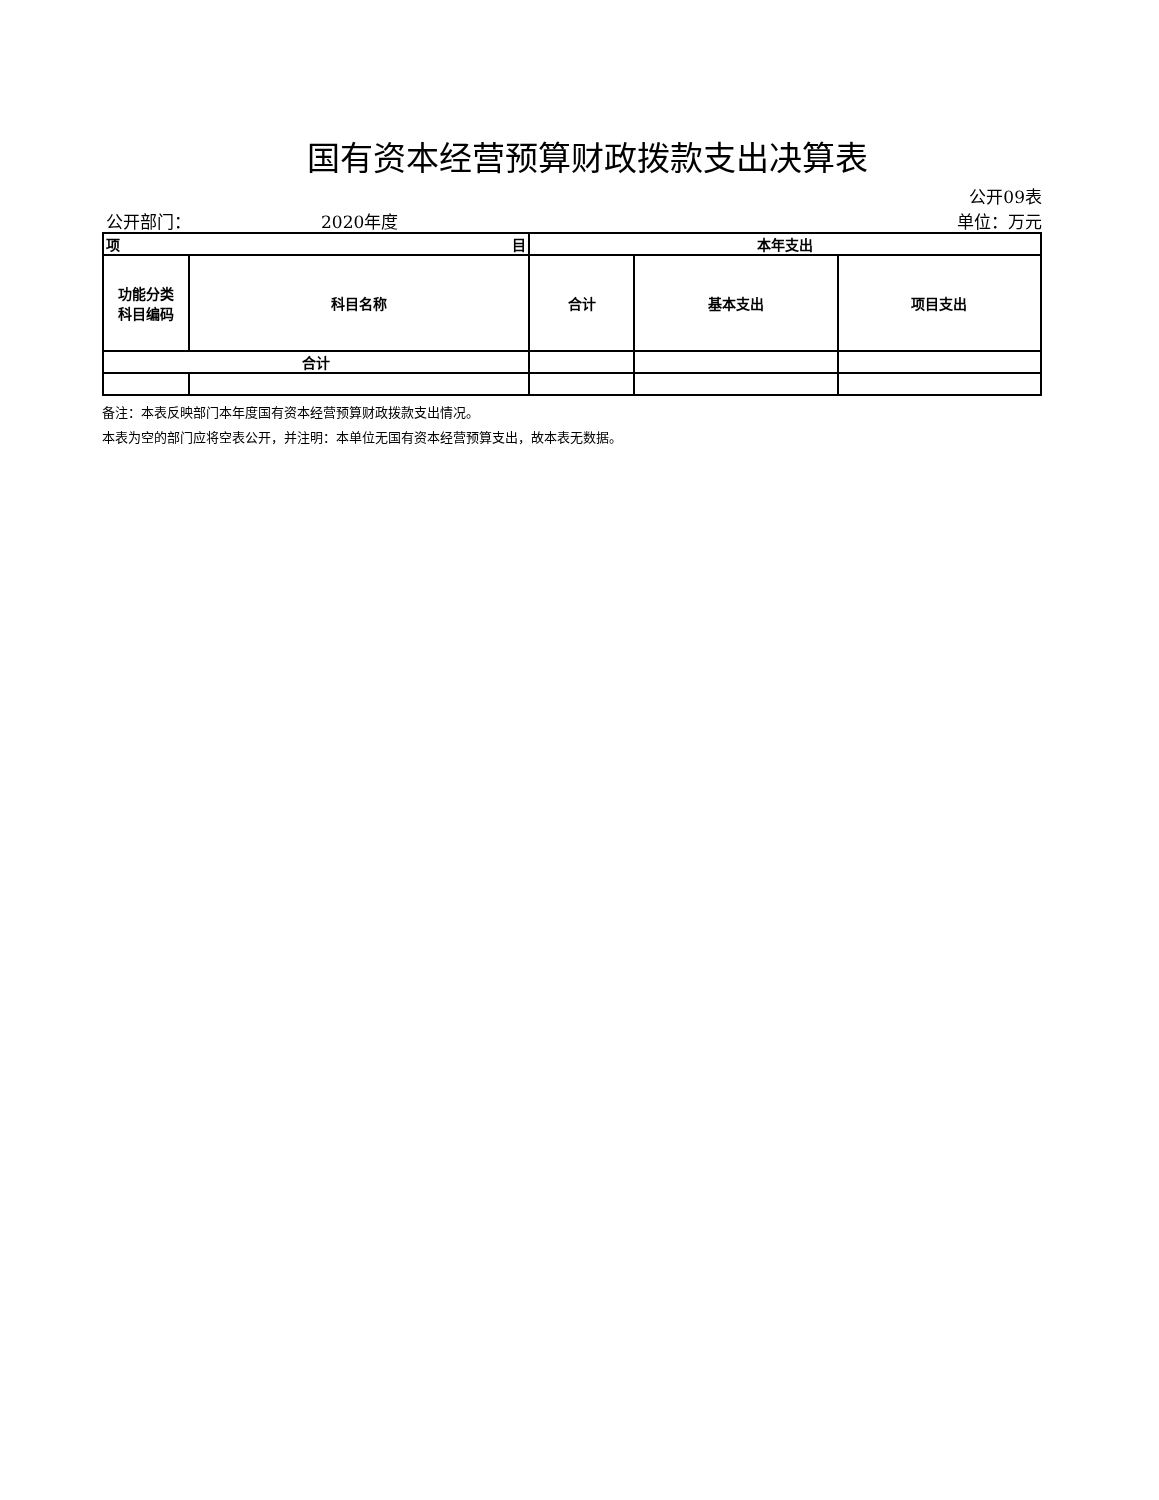国有资本经营预算财政拨款支出决算表
公开09表
公开部门： 2020年度 单位：万元
| 项 目 | | 本年支出 | | |
| --- | --- | --- | --- | --- |
| 功能分类 科目编码 | 科目名称 | 合计 | 基本支出 | 项目支出 |
| 合计 | | | | |
备注：本表反映部门本年度国有资本经营预算财政拨款支出情况。
本表为空的部门应将空表公开，并注明：本单位无国有资本经营预算支出，故本表无数据。